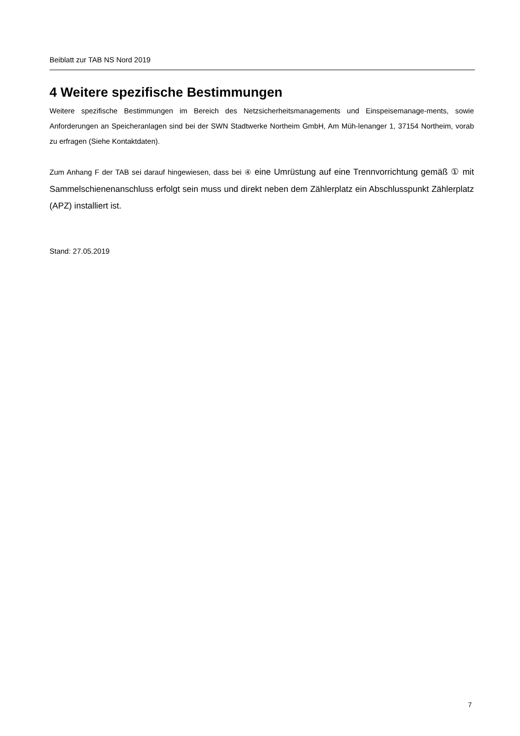Beiblatt zur TAB NS Nord 2019
4 Weitere spezifische Bestimmungen
Weitere spezifische Bestimmungen im Bereich des Netzsicherheitsmanagements und Einspeisemanage-ments, sowie Anforderungen an Speicheranlagen sind bei der SWN Stadtwerke Northeim GmbH, Am Müh-lenanger 1, 37154 Northeim, vorab zu erfragen (Siehe Kontaktdaten).
Zum Anhang F der TAB sei darauf hingewiesen, dass bei ④ eine Umrüstung auf eine Trennvorrichtung gemäß ① mit Sammelschienenanschluss erfolgt sein muss und direkt neben dem Zählerplatz ein Abschlusspunkt Zählerplatz (APZ) installiert ist.
Stand: 27.05.2019
7